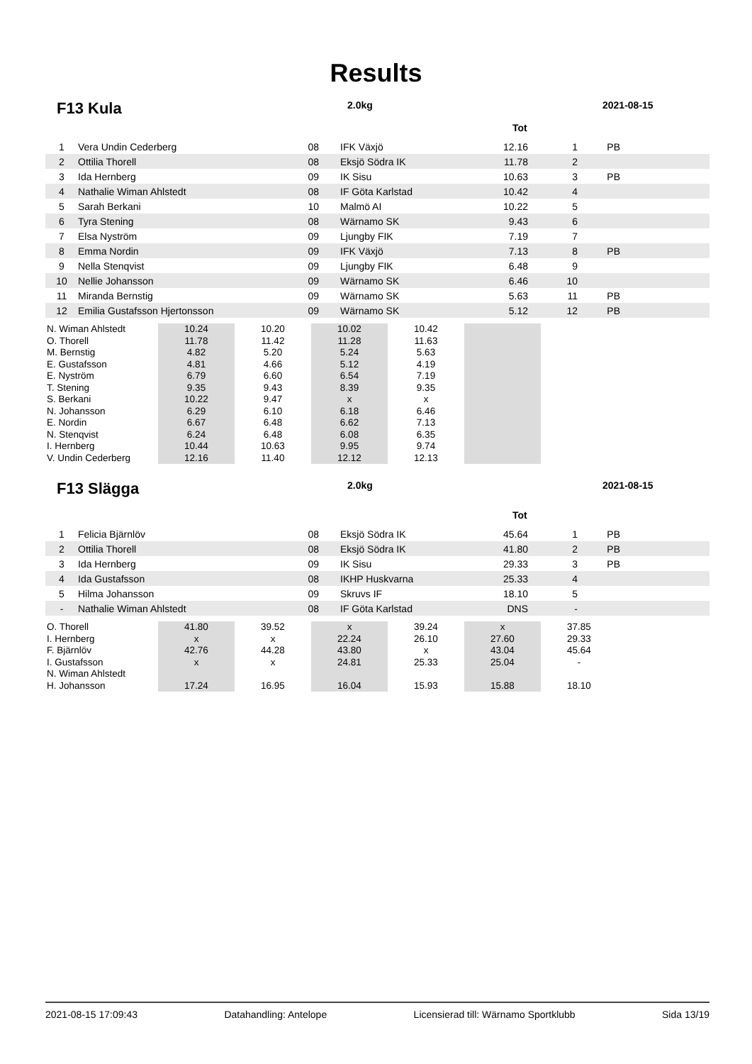Results
F13 Kula
2.0kg 2021-08-15
Tot
| 1 | Vera Undin Cederberg | 08 | | IFK Växjö | 12.16 | 1 | PB | |
| 2 | Ottilia Thorell | 08 | | Eksjö Södra IK | 11.78 | 2 | | |
| 3 | Ida Hernberg | 09 | | IK Sisu | 10.63 | 3 | PB | |
| 4 | Nathalie Wiman Ahlstedt | 08 | | IF Göta Karlstad | 10.42 | 4 | | |
| 5 | Sarah Berkani | 10 | | Malmö AI | 10.22 | 5 | | |
| 6 | Tyra Stening | 08 | | Wärnamo SK | 9.43 | 6 | | |
| 7 | Elsa Nyström | 09 | | Ljungby FIK | 7.19 | 7 | | |
| 8 | Emma Nordin | 09 | | IFK Växjö | 7.13 | 8 | PB | |
| 9 | Nella Stenqvist | 09 | | Ljungby FIK | 6.48 | 9 | | |
| 10 | Nellie Johansson | 09 | | Wärnamo SK | 6.46 | 10 | | |
| 11 | Miranda Bernstig | 09 | | Wärnamo SK | 5.63 | 11 | PB | |
| 12 | Emilia Gustafsson Hjertonsson | 09 | | Wärnamo SK | 5.12 | 12 | PB | |
| N. Wiman Ahlstedt | 10.24 | 10.20 | 10.02 | 10.42 | | |
| O. Thorell | 11.78 | 11.42 | 11.28 | 11.63 | | |
| M. Bernstig | 4.82 | 5.20 | 5.24 | 5.63 | | |
| E. Gustafsson | 4.81 | 4.66 | 5.12 | 4.19 | | |
| E. Nyström | 6.79 | 6.60 | 6.54 | 7.19 | | |
| T. Stening | 9.35 | 9.43 | 8.39 | 9.35 | | |
| S. Berkani | 10.22 | 9.47 | x | x | | |
| N. Johansson | 6.29 | 6.10 | 6.18 | 6.46 | | |
| E. Nordin | 6.67 | 6.48 | 6.62 | 7.13 | | |
| N. Stenqvist | 6.24 | 6.48 | 6.08 | 6.35 | | |
| I. Hernberg | 10.44 | 10.63 | 9.95 | 9.74 | | |
| V. Undin Cederberg | 12.16 | 11.40 | 12.12 | 12.13 | | |
F13 Slägga
2.0kg 2021-08-15
Tot
| 1 | Felicia Bjärnlöv | 08 | | Eksjö Södra IK | 45.64 | 1 | PB | |
| 2 | Ottilia Thorell | 08 | | Eksjö Södra IK | 41.80 | 2 | PB | |
| 3 | Ida Hernberg | 09 | | IK Sisu | 29.33 | 3 | PB | |
| 4 | Ida Gustafsson | 08 | | IKHP Huskvarna | 25.33 | 4 | | |
| 5 | Hilma Johansson | 09 | | Skruvs IF | 18.10 | 5 | | |
| - | Nathalie Wiman Ahlstedt | 08 | | IF Göta Karlstad | DNS | - | | |
| O. Thorell | 41.80 | 39.52 | x | 39.24 | x | 37.85 |
| I. Hernberg | x | x | 22.24 | 26.10 | 27.60 | 29.33 |
| F. Bjärnlöv | 42.76 | 44.28 | 43.80 | x | 43.04 | 45.64 |
| I. Gustafsson | x | x | 24.81 | 25.33 | 25.04 | - |
| N. Wiman Ahlstedt | | | | | | |
| H. Johansson | 17.24 | 16.95 | 16.04 | 15.93 | 15.88 | 18.10 |
2021-08-15 17:09:43 Datahandling: Antelope Licensierad till: Wärnamo Sportklubb Sida 13/19